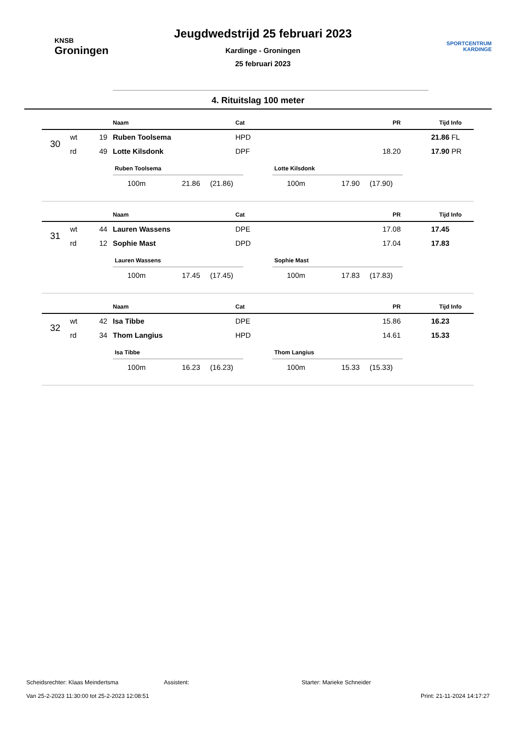KNSB
Groningen
Jeugdwedstrijd 25 februari 2023
Kardinge - Groningen
25 februari 2023
SPORTCENTRUM
KARDINGE
4. Rituitslag 100 meter
| | | | Naam | Cat | PR | Tijd | Info |
| --- | --- | --- | --- | --- | --- | --- | --- |
| 30 | wt | 19 | Ruben Toolsema | HPD | | 21.86 | FL |
| | rd | 49 | Lotte Kilsdonk | DPF | 18.20 | 17.90 | PR |
Ruben Toolsema
100m 21.86 (21.86)
Lotte Kilsdonk
100m 17.90 (17.90)
| | | | Naam | Cat | PR | Tijd | Info |
| --- | --- | --- | --- | --- | --- | --- | --- |
| 31 | wt | 44 | Lauren Wassens | DPE | 17.08 | 17.45 | |
| | rd | 12 | Sophie Mast | DPD | 17.04 | 17.83 | |
Lauren Wassens
100m 17.45 (17.45)
Sophie Mast
100m 17.83 (17.83)
| | | | Naam | Cat | PR | Tijd | Info |
| --- | --- | --- | --- | --- | --- | --- | --- |
| 32 | wt | 42 | Isa Tibbe | DPE | 15.86 | 16.23 | |
| | rd | 34 | Thom Langius | HPD | 14.61 | 15.33 | |
Isa Tibbe
100m 16.23 (16.23)
Thom Langius
100m 15.33 (15.33)
Scheidsrechter: Klaas Meindertsma Assistent: Starter: Marieke Schneider
Van 25-2-2023 11:30:00 tot 25-2-2023 12:08:51 Print: 21-11-2024 14:17:27